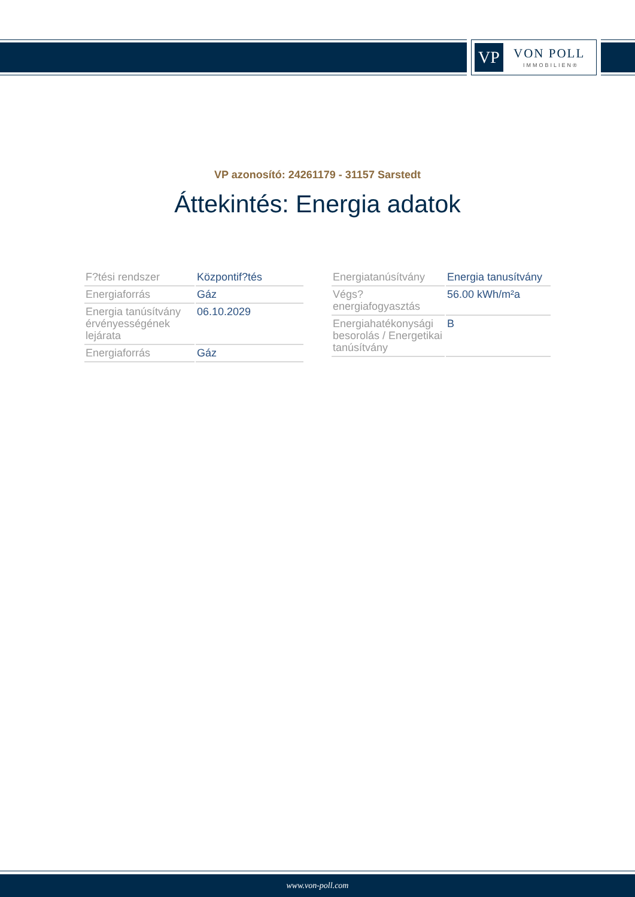VP VON POLL
IMMOBILIEN®
VP azonosító: 24261179 - 31157 Sarstedt
Áttekintés: Energia adatok
| F?tési rendszer | Központif?tés |
| Energiaforrás | Gáz |
| Energia tanúsítvány érvényességének lejárata | 06.10.2029 |
| Energiaforrás | Gáz |
| Energiatanúsítvány | Energia tanusítvány |
| Végs? energiafogyasztás | 56.00 kWh/m²a |
| Energiahatékonysági besorolás / Energetikai tanúsítvány | B |
www.von-poll.com